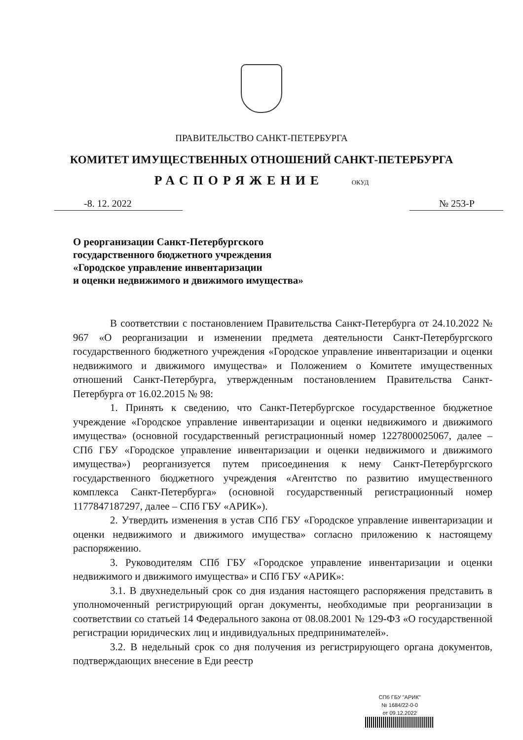ПРАВИТЕЛЬСТВО САНКТ-ПЕТЕРБУРГА
КОМИТЕТ ИМУЩЕСТВЕННЫХ ОТНОШЕНИЙ САНКТ-ПЕТЕРБУРГА
РАСПОРЯЖЕНИЕ ОКУД
-8. 12. 2022 № 253-Р
О реорганизации Санкт-Петербургского
государственного бюджетного учреждения
«Городское управление инвентаризации
и оценки недвижимого и движимого имущества»
В соответствии с постановлением Правительства Санкт-Петербурга от 24.10.2022 № 967 «О реорганизации и изменении предмета деятельности Санкт-Петербургского государственного бюджетного учреждения «Городское управление инвентаризации и оценки недвижимого и движимого имущества» и Положением о Комитете имущественных отношений Санкт-Петербурга, утвержденным постановлением Правительства Санкт-Петербурга от 16.02.2015 № 98:
1. Принять к сведению, что Санкт-Петербургское государственное бюджетное учреждение «Городское управление инвентаризации и оценки недвижимого и движимого имущества» (основной государственный регистрационный номер 1227800025067, далее – СПб ГБУ «Городское управление инвентаризации и оценки недвижимого и движимого имущества») реорганизуется путем присоединения к нему Санкт-Петербургского государственного бюджетного учреждения «Агентство по развитию имущественного комплекса Санкт-Петербурга» (основной государственный регистрационный номер 1177847187297, далее – СПб ГБУ «АРИК»).
2. Утвердить изменения в устав СПб ГБУ «Городское управление инвентаризации и оценки недвижимого и движимого имущества» согласно приложению к настоящему распоряжению.
3. Руководителям СПб ГБУ «Городское управление инвентаризации и оценки недвижимого и движимого имущества» и СПб ГБУ «АРИК»:
3.1. В двухнедельный срок со дня издания настоящего распоряжения представить в уполномоченный регистрирующий орган документы, необходимые при реорганизации в соответствии со статьей 14 Федерального закона от 08.08.2001 № 129-ФЗ «О государственной регистрации юридических лиц и индивидуальных предпринимателей».
3.2. В недельный срок со дня получения из регистрирующего органа документов, подтверждающих внесение в Еди реестр
СПб ГБУ "АРИК"
№ 1684/22-0-0
от 09.12.2022